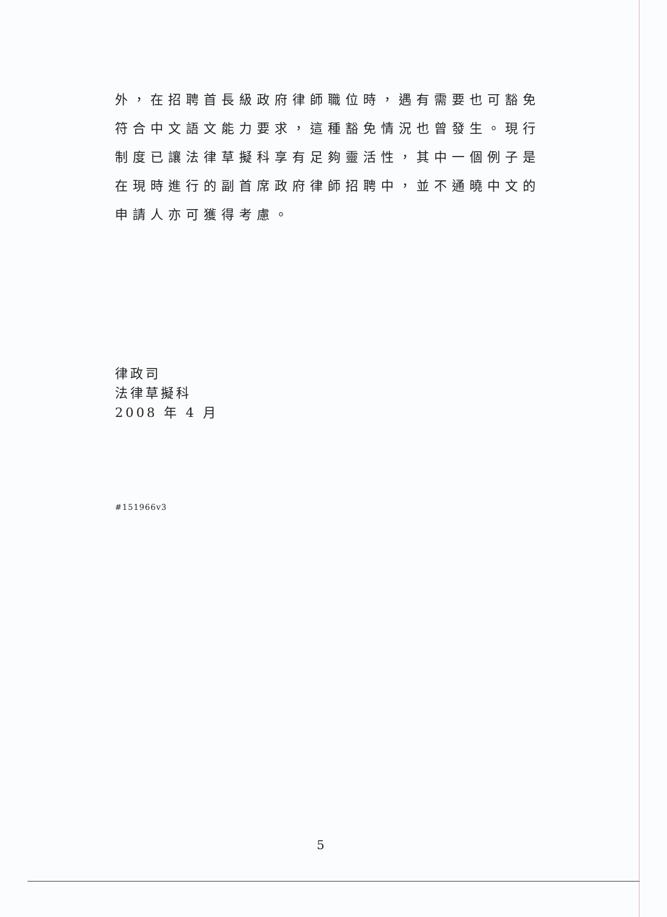外，在招聘首長級政府律師職位時，遇有需要也可豁免符合中文語文能力要求，這種豁免情況也曾發生。現行制度已讓法律草擬科享有足夠靈活性，其中一個例子是在現時進行的副首席政府律師招聘中，並不通曉中文的申請人亦可獲得考慮。
律政司
法律草擬科
2008 年 4 月
#151966v3
5